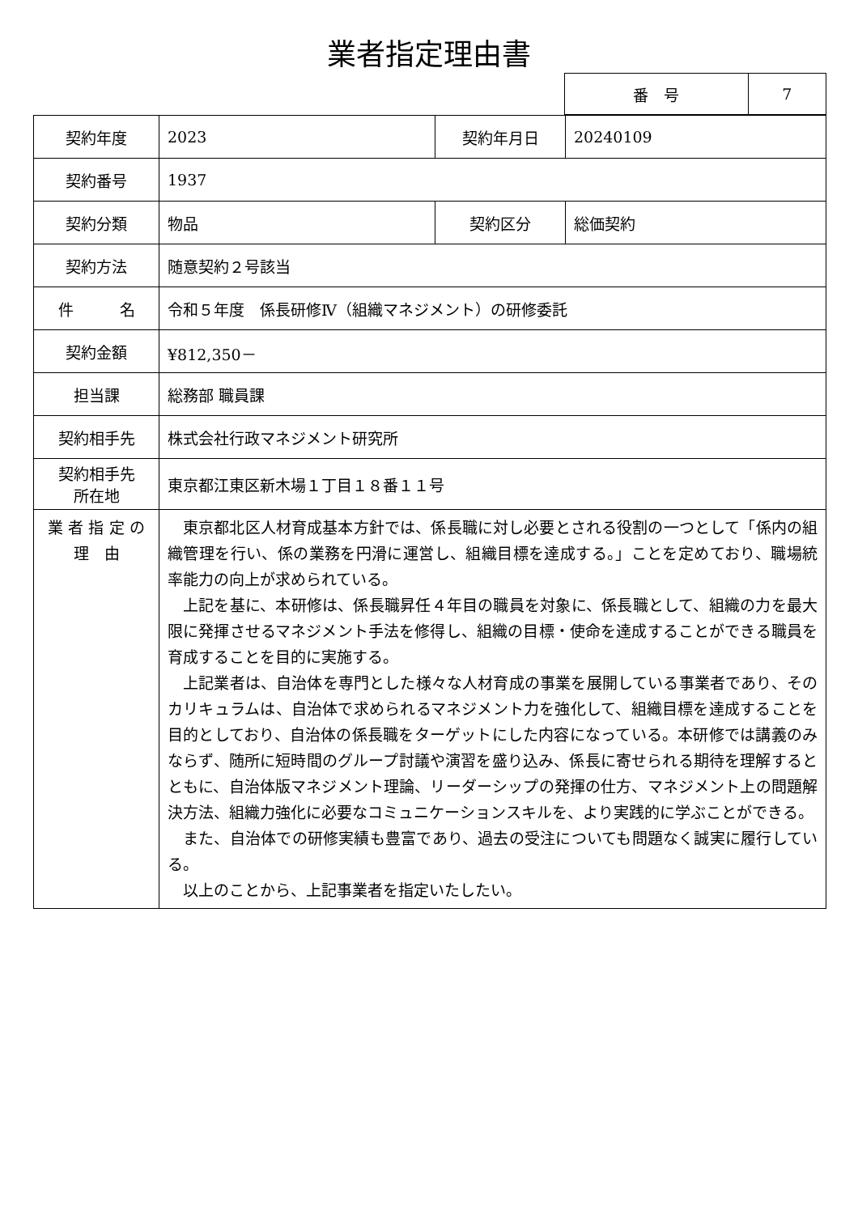業者指定理由書
| 番 号 | 7 |
| 契約年度 | 2023 | 契約年月日 | 20240109 |
| 契約番号 | 1937 | | |
| 契約分類 | 物品 | 契約区分 | 総価契約 |
| 契約方法 | 随意契約２号該当 | | |
| 件 名 | 令和５年度 係長研修Ⅳ（組織マネジメント）の研修委託 | | |
| 契約金額 | ¥812,350－ | | |
| 担当課 | 総務部 職員課 | | |
| 契約相手先 | 株式会社行政マネジメント研究所 | | |
| 契約相手先 所在地 | 東京都江東区新木場１丁目１８番１１号 | | |
| 業 者 指 定 の 理 由 | 東京都北区人材育成基本方針では、係長職に対し必要とされる役割の一つとして「係内の組織管理を行い、係の業務を円滑に運営し、組織目標を達成する。」ことを定めており、職場統率能力の向上が求められている。 上記を基に、本研修は、係長職昇任４年目の職員を対象に、係長職として、組織の力を最大限に発揮させるマネジメント手法を修得し、組織の目標・使命を達成することができる職員を育成することを目的に実施する。 上記業者は、自治体を専門とした様々な人材育成の事業を展開している事業者であり、そのカリキュラムは、自治体で求められるマネジメント力を強化して、組織目標を達成することを目的としており、自治体の係長職をターゲットにした内容になっている。本研修では講義のみならず、随所に短時間のグループ討議や演習を盛り込み、係長に寄せられる期待を理解するとともに、自治体版マネジメント理論、リーダーシップの発揮の仕方、マネジメント上の問題解決方法、組織力強化に必要なコミュニケーションスキルを、より実践的に学ぶことができる。 また、自治体での研修実績も豊富であり、過去の受注についても問題なく誠実に履行している。 以上のことから、上記事業者を指定いたしたい。 | | |